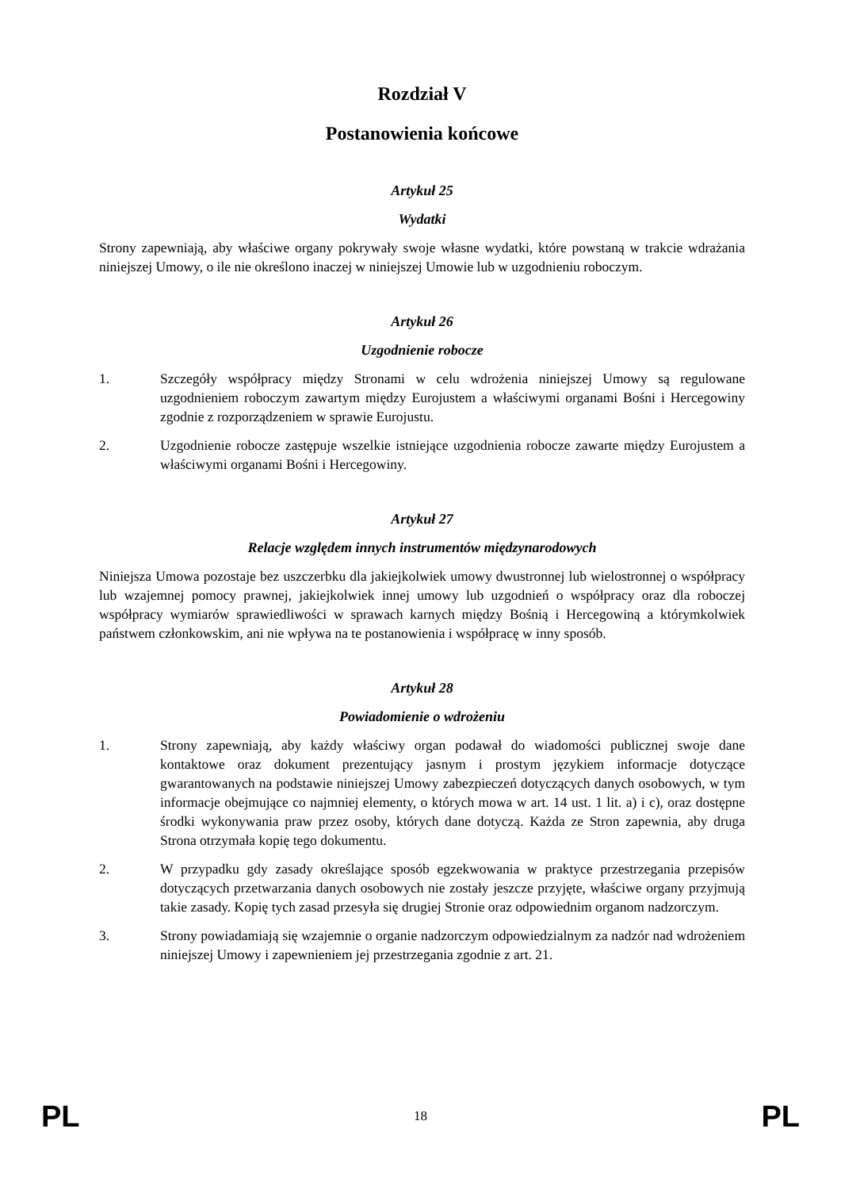Rozdział V
Postanowienia końcowe
Artykuł 25
Wydatki
Strony zapewniają, aby właściwe organy pokrywały swoje własne wydatki, które powstaną w trakcie wdrażania niniejszej Umowy, o ile nie określono inaczej w niniejszej Umowie lub w uzgodnieniu roboczym.
Artykuł 26
Uzgodnienie robocze
1. Szczegóły współpracy między Stronami w celu wdrożenia niniejszej Umowy są regulowane uzgodnieniem roboczym zawartym między Eurojustem a właściwymi organami Bośni i Hercegowiny zgodnie z rozporządzeniem w sprawie Eurojustu.
2. Uzgodnienie robocze zastępuje wszelkie istniejące uzgodnienia robocze zawarte między Eurojustem a właściwymi organami Bośni i Hercegowiny.
Artykuł 27
Relacje względem innych instrumentów międzynarodowych
Niniejsza Umowa pozostaje bez uszczerbku dla jakiejkolwiek umowy dwustronnej lub wielostronnej o współpracy lub wzajemnej pomocy prawnej, jakiejkolwiek innej umowy lub uzgodnień o współpracy oraz dla roboczej współpracy wymiarów sprawiedliwości w sprawach karnych między Bośnią i Hercegowiną a którymkolwiek państwem członkowskim, ani nie wpływa na te postanowienia i współpracę w inny sposób.
Artykuł 28
Powiadomienie o wdrożeniu
1. Strony zapewniają, aby każdy właściwy organ podawał do wiadomości publicznej swoje dane kontaktowe oraz dokument prezentujący jasnym i prostym językiem informacje dotyczące gwarantowanych na podstawie niniejszej Umowy zabezpieczeń dotyczących danych osobowych, w tym informacje obejmujące co najmniej elementy, o których mowa w art. 14 ust. 1 lit. a) i c), oraz dostępne środki wykonywania praw przez osoby, których dane dotyczą. Każda ze Stron zapewnia, aby druga Strona otrzymała kopię tego dokumentu.
2. W przypadku gdy zasady określające sposób egzekwowania w praktyce przestrzegania przepisów dotyczących przetwarzania danych osobowych nie zostały jeszcze przyjęte, właściwe organy przyjmują takie zasady. Kopię tych zasad przesyła się drugiej Stronie oraz odpowiednim organom nadzorczym.
3. Strony powiadamiają się wzajemnie o organie nadzorczym odpowiedzialnym za nadzór nad wdrożeniem niniejszej Umowy i zapewnieniem jej przestrzegania zgodnie z art. 21.
PL 18 PL